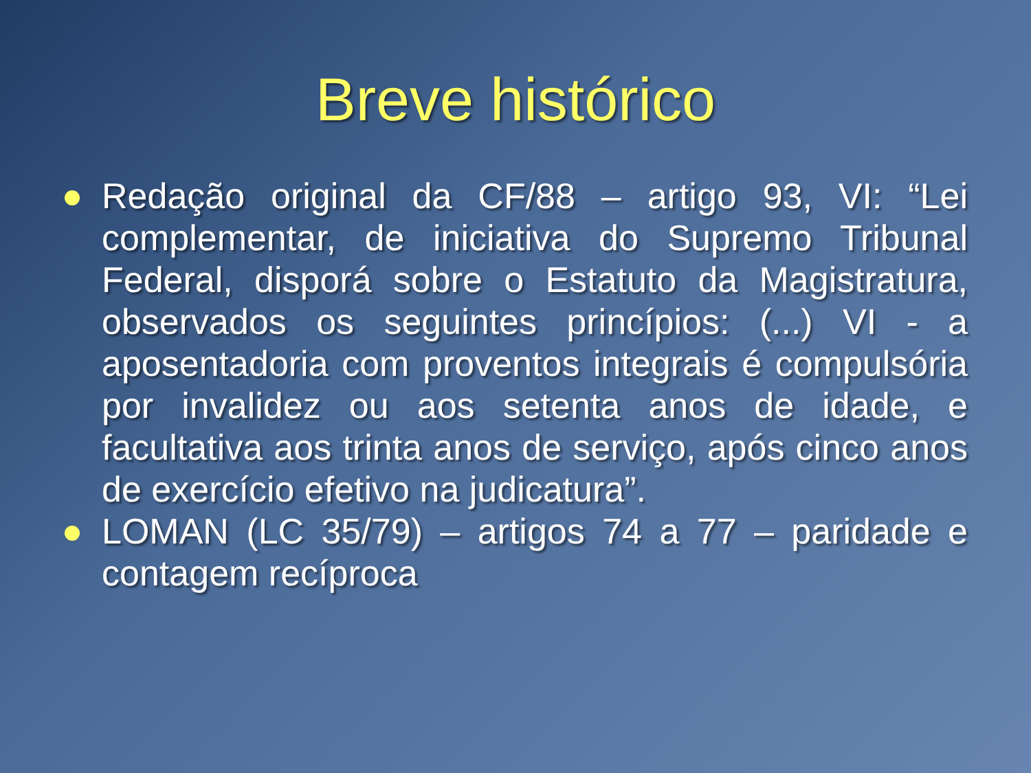Breve histórico
Redação original da CF/88 – artigo 93, VI: “Lei complementar, de iniciativa do Supremo Tribunal Federal, disporá sobre o Estatuto da Magistratura, observados os seguintes princípios: (...) VI - a aposentadoria com proventos integrais é compulsória por invalidez ou aos setenta anos de idade, e facultativa aos trinta anos de serviço, após cinco anos de exercício efetivo na judicatura”.
LOMAN (LC 35/79) – artigos 74 a 77 – paridade e contagem recíproca